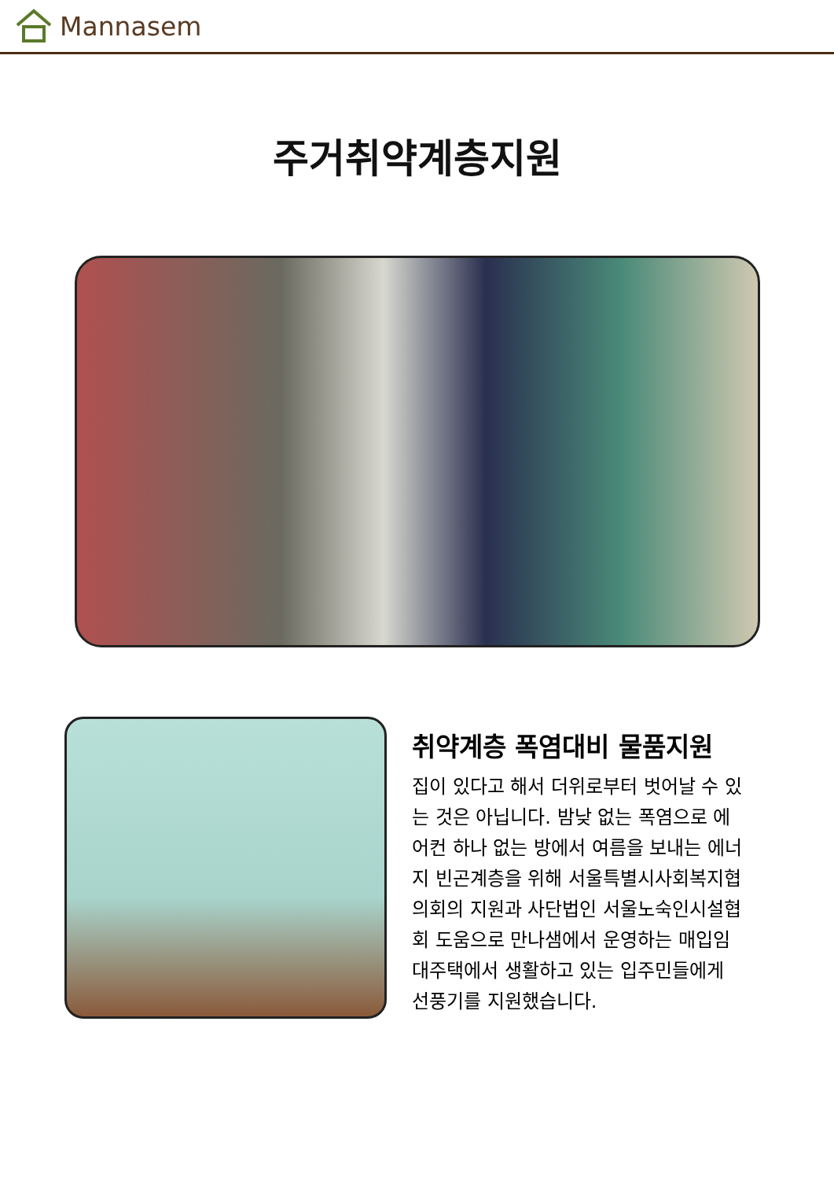Mannasem
주거취약계층지원
취약계층 폭염대비 물품지원
집이 있다고 해서 더위로부터 벗어날 수 있는 것은 아닙니다. 밤낮 없는 폭염으로 에어컨 하나 없는 방에서 여름을 보내는 에너지 빈곤계층을 위해 서울특별시사회복지협의회의 지원과 사단법인 서울노숙인시설협회 도움으로 만나샘에서 운영하는 매입임대주택에서 생활하고 있는 입주민들에게 선풍기를 지원했습니다.